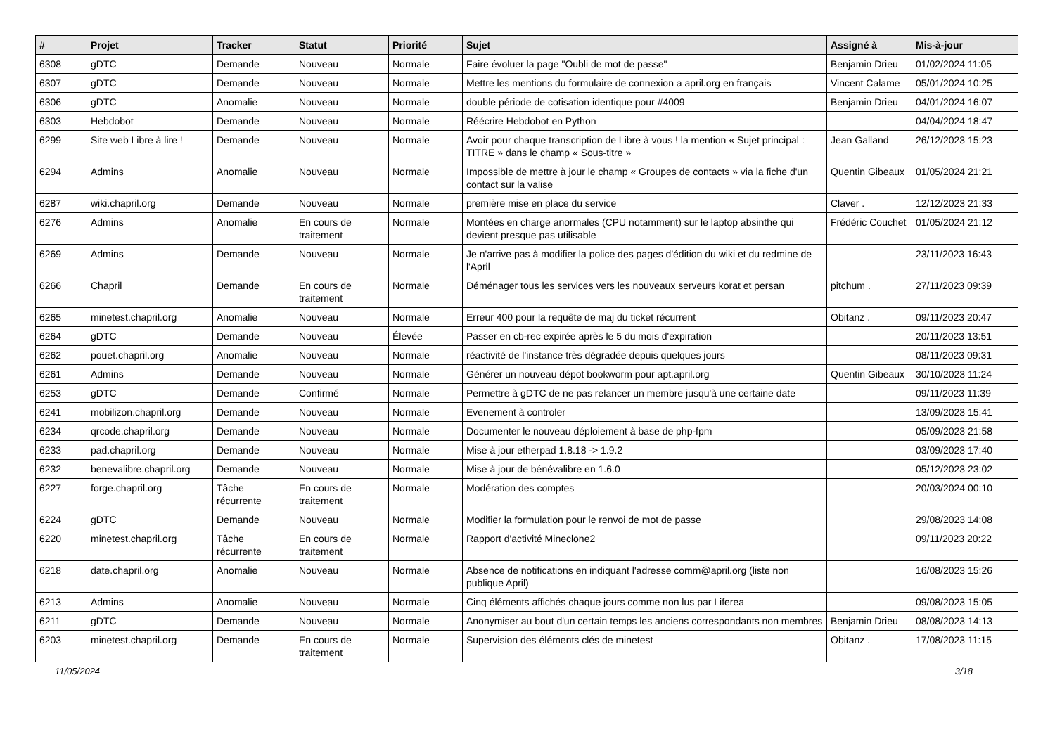| # | Projet | Tracker | Statut | Priorité | Sujet | Assigné à | Mis-à-jour |
| --- | --- | --- | --- | --- | --- | --- | --- |
| 6308 | gDTC | Demande | Nouveau | Normale | Faire évoluer la page "Oubli de mot de passe" | Benjamin Drieu | 01/02/2024 11:05 |
| 6307 | gDTC | Demande | Nouveau | Normale | Mettre les mentions du formulaire de connexion a april.org en français | Vincent Calame | 05/01/2024 10:25 |
| 6306 | gDTC | Anomalie | Nouveau | Normale | double période de cotisation identique pour #4009 | Benjamin Drieu | 04/01/2024 16:07 |
| 6303 | Hebdobot | Demande | Nouveau | Normale | Réécrire Hebdobot en Python | | 04/04/2024 18:47 |
| 6299 | Site web Libre à lire ! | Demande | Nouveau | Normale | Avoir pour chaque transcription de Libre à vous ! la mention « Sujet principal : TITRE » dans le champ « Sous-titre » | Jean Galland | 26/12/2023 15:23 |
| 6294 | Admins | Anomalie | Nouveau | Normale | Impossible de mettre à jour le champ « Groupes de contacts » via la fiche d'un contact sur la valise | Quentin Gibeaux | 01/05/2024 21:21 |
| 6287 | wiki.chapril.org | Demande | Nouveau | Normale | première mise en place du service | Claver . | 12/12/2023 21:33 |
| 6276 | Admins | Anomalie | En cours de traitement | Normale | Montées en charge anormales (CPU notamment) sur le laptop absinthe qui devient presque pas utilisable | Frédéric Couchet | 01/05/2024 21:12 |
| 6269 | Admins | Demande | Nouveau | Normale | Je n'arrive pas à modifier la police des pages d'édition du wiki et du redmine de l'April | | 23/11/2023 16:43 |
| 6266 | Chapril | Demande | En cours de traitement | Normale | Déménager tous les services vers les nouveaux serveurs korat et persan | pitchum . | 27/11/2023 09:39 |
| 6265 | minetest.chapril.org | Anomalie | Nouveau | Normale | Erreur 400 pour la requête de maj du ticket récurrent | Obitanz . | 09/11/2023 20:47 |
| 6264 | gDTC | Demande | Nouveau | Élevée | Passer en cb-rec expirée après le 5 du mois d'expiration | | 20/11/2023 13:51 |
| 6262 | pouet.chapril.org | Anomalie | Nouveau | Normale | réactivité de l'instance très dégradée depuis quelques jours | | 08/11/2023 09:31 |
| 6261 | Admins | Demande | Nouveau | Normale | Générer un nouveau dépot bookworm pour apt.april.org | Quentin Gibeaux | 30/10/2023 11:24 |
| 6253 | gDTC | Demande | Confirmé | Normale | Permettre à gDTC de ne pas relancer un membre jusqu'à une certaine date | | 09/11/2023 11:39 |
| 6241 | mobilizon.chapril.org | Demande | Nouveau | Normale | Evenement à controler | | 13/09/2023 15:41 |
| 6234 | qrcode.chapril.org | Demande | Nouveau | Normale | Documenter le nouveau déploiement à base de php-fpm | | 05/09/2023 21:58 |
| 6233 | pad.chapril.org | Demande | Nouveau | Normale | Mise à jour etherpad 1.8.18 -> 1.9.2 | | 03/09/2023 17:40 |
| 6232 | benevalibre.chapril.org | Demande | Nouveau | Normale | Mise à jour de bénévalibre en 1.6.0 | | 05/12/2023 23:02 |
| 6227 | forge.chapril.org | Tâche récurrente | En cours de traitement | Normale | Modération des comptes | | 20/03/2024 00:10 |
| 6224 | gDTC | Demande | Nouveau | Normale | Modifier la formulation pour le renvoi de mot de passe | | 29/08/2023 14:08 |
| 6220 | minetest.chapril.org | Tâche récurrente | En cours de traitement | Normale | Rapport d'activité Mineclone2 | | 09/11/2023 20:22 |
| 6218 | date.chapril.org | Anomalie | Nouveau | Normale | Absence de notifications en indiquant l'adresse comm@april.org (liste non publique April) | | 16/08/2023 15:26 |
| 6213 | Admins | Anomalie | Nouveau | Normale | Cinq éléments affichés chaque jours comme non lus par Liferea | | 09/08/2023 15:05 |
| 6211 | gDTC | Demande | Nouveau | Normale | Anonymiser au bout d'un certain temps les anciens correspondants non membres | Benjamin Drieu | 08/08/2023 14:13 |
| 6203 | minetest.chapril.org | Demande | En cours de traitement | Normale | Supervision des éléments clés de minetest | Obitanz . | 17/08/2023 11:15 |
11/05/2024 3/18